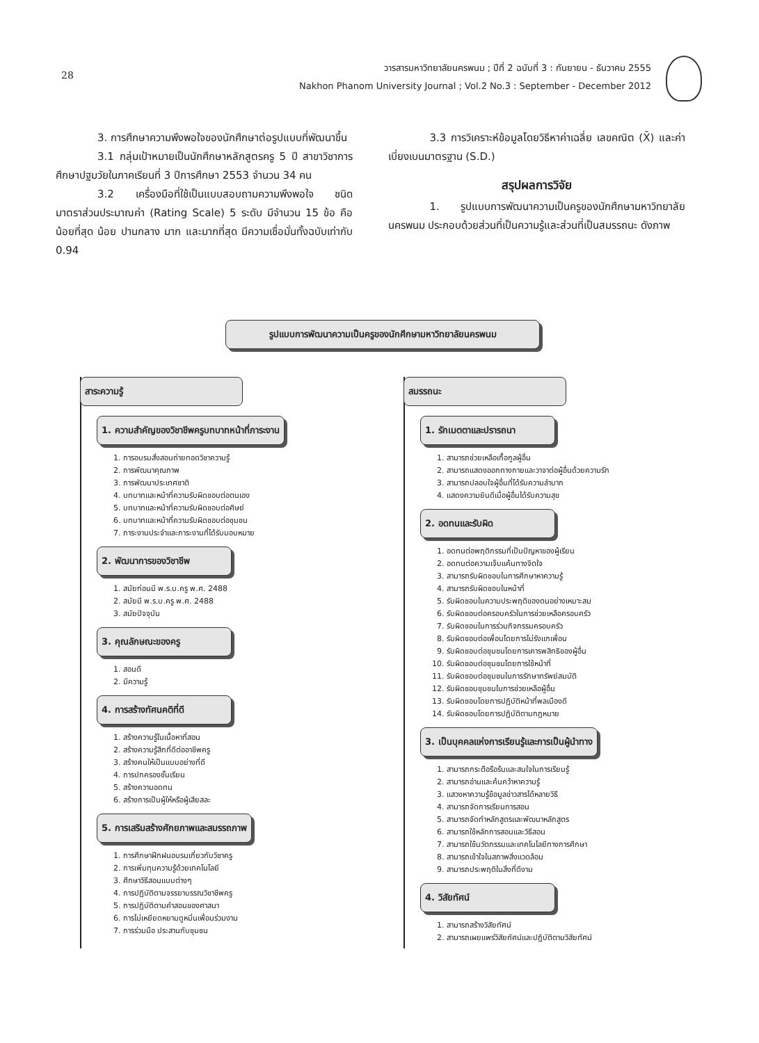28
วารสารมหาวิทยาลัยนครพนม ; ปีที่ 2 ฉบับที่ 3 : กันยายน - ธันวาคม 2555
Nakhon Phanom University Journal ; Vol.2 No.3 : September - December 2012
3. การศึกษาความพึงพอใจของนักศึกษาต่อรูปแบบที่พัฒนาขึ้น
3.1 กลุ่มเป้าหมายเป็นนักศึกษาหลักสูตรครู 5 ปี สาขาวิชาการศึกษาปฐมวัยในภาคเรียนที่ 3 ปีการศึกษา 2553 จำนวน 34 คน
3.2 เครื่องมือที่ใช้เป็นแบบสอบถามความพึงพอใจ ชนิดมาตราส่วนประมาณค่า (Rating Scale) 5 ระดับ มีจำนวน 15 ข้อ คือน้อยที่สุด น้อย ปานกลาง มาก และมากที่สุด มีความเชื่อมั่นทั้งฉบับเท่ากับ 0.94
3.3 การวิเคราะห์ข้อมูลโดยวิธีหาค่าเฉลี่ย เลขคณิต (X̄) และค่าเบี่ยงเบนมาตรฐาน (S.D.)
สรุปผลการวิจัย
1. รูปแบบการพัฒนาความเป็นครูของนักศึกษามหาวิทยาลัยนครพนม ประกอบด้วยส่วนที่เป็นความรู้และส่วนที่เป็นสมรรถนะ ดังภาพ
รูปแบบการพัฒนาความเป็นครูของนักศึกษามหาวิทยาลัยนครพนม
สาระความรู้
1. ความสำคัญของวิชาชีพครูบทบาทหน้าที่ภาระงาน
1. การอบรมสั่งสอนถ่ายทอดวิชาความรู้
2. การพัฒนาคุณภาพ
3. การพัฒนาประเทศชาติ
4. บทบาทและหน้าที่ความรับผิดชอบต่อตนเอง
5. บทบาทและหน้าที่ความรับผิดชอบต่อศิษย์
6. บทบาทและหน้าที่ความรับผิดชอบต่อชุมชน
7. ภาระงานประจำและภาระงานที่ได้รับมอบหมาย
2. พัฒนาการของวิชาชีพ
1. สมัยก่อนมี พ.ร.บ.ครู พ.ศ. 2488
2. สมัยมี พ.ร.บ.ครู พ.ศ. 2488
3. สมัยปัจจุบัน
3. คุณลักษณะของครู
1. สอนดี
2. มีความรู้
4. การสร้างทัศนคติที่ดี
1. สร้างความรู้ในเนื้อหาที่สอน
2. สร้างความรู้สึกที่ดีต่ออาชีพครู
3. สร้างคนให้เป็นแบบอย่างที่ดี
4. การปกครองชั้นเรียน
5. สร้างความอดทน
6. สร้างการเป็นผู้ให้หรือผู้เสียสละ
5. การเสริมสร้างศักยภาพและสมรรถภาพ
1. การศึกษาฝึกฝนอบรมเกี่ยวกับวิชาครู
2. การเพิ่มทุนความรู้ด้วยเทคโนโลยี
3. ศึกษาวิธีสอนแบบต่างๆ
4. การปฏิบัติตามจรรยาบรรณวิชาชีพครู
5. การปฏิบัติตามคำสอนของศาสนา
6. การไม่เหยียดหยามดูหมิ่นเพื่อนร่วมงาน
7. การร่วมมือ ประสานกับชุมชน
สมรรถนะ
1. รักเมตตาและปรารถนา
1. สามารถช่วยเหลือเกื้อกูลผู้อื่น
2. สามารถแสดงออกทางกายและวาจาต่อผู้อื่นด้วยความรัก
3. สามารถปลอบใจผู้อื่นที่ได้รับความลำบาก
4. แสดงความยินดีเมื่อผู้อื่นได้รับความสุข
2. อดทนและรับผิด
1. อดทนต่อพฤติกรรมที่เป็นปัญหาของผู้เรียน
2. อดทนต่อความเจ็บแค้นทางจิตใจ
3. สามารถรับผิดชอบในการศึกษาหาความรู้
4. สามารถรับผิดชอบในหน้าที่
5. รับผิดชอบในความประพฤติของตนอย่างเหมาะสม
6. รับผิดชอบต่อครอบครัวในการช่วยเหลือครอบครัว
7. รับผิดชอบในการร่วมกิจกรรมครอบครัว
8. รับผิดชอบต่อเพื่อนโดยการไม่รังแกเพื่อน
9. รับผิดชอบต่อชุมชนโดยการเคารพสิทธิของผู้อื่น
10. รับผิดชอบต่อชุมชนโดยการใช้หน้าที่
11. รับผิดชอบต่อชุมชนในการรักษาทรัพย์สมบัติ
12. รับผิดชอบชุมชนในการช่วยเหลือผู้อื่น
13. รับผิดชอบโดยการปฏิบัติหน้าที่พลเมืองดี
14. รับผิดชอบโดยการปฏิบัติตามกฎหมาย
3. เป็นบุคคลแห่งการเรียนรู้และการเป็นผู้นำทาง
1. สามารถกระตือรือร้นและสนใจในการเรียนรู้
2. สามารถอ่านและค้นคว้าหาความรู้
3. แสวงหาความรู้ข้อมูลข่าวสารได้หลายวิธี
4. สามารถจัดการเรียนการสอน
5. สามารถจัดทำหลักสูตรและพัฒนาหลักสูตร
6. สามารถใช้หลักการสอนและวิธีสอน
7. สามารถใช้นวัตกรรมและเทคโนโลยีทางการศึกษา
8. สามารถเข้าใจในสภาพสิ่งแวดล้อม
9. สามารถประพฤติในสิ่งที่ดีงาม
4. วิสัยทัศน์
1. สามารถสร้างวิสัยทัศน์
2. สามารถเผยแพร่วิสัยทัศน์และปฏิบัติตามวิสัยทัศน์